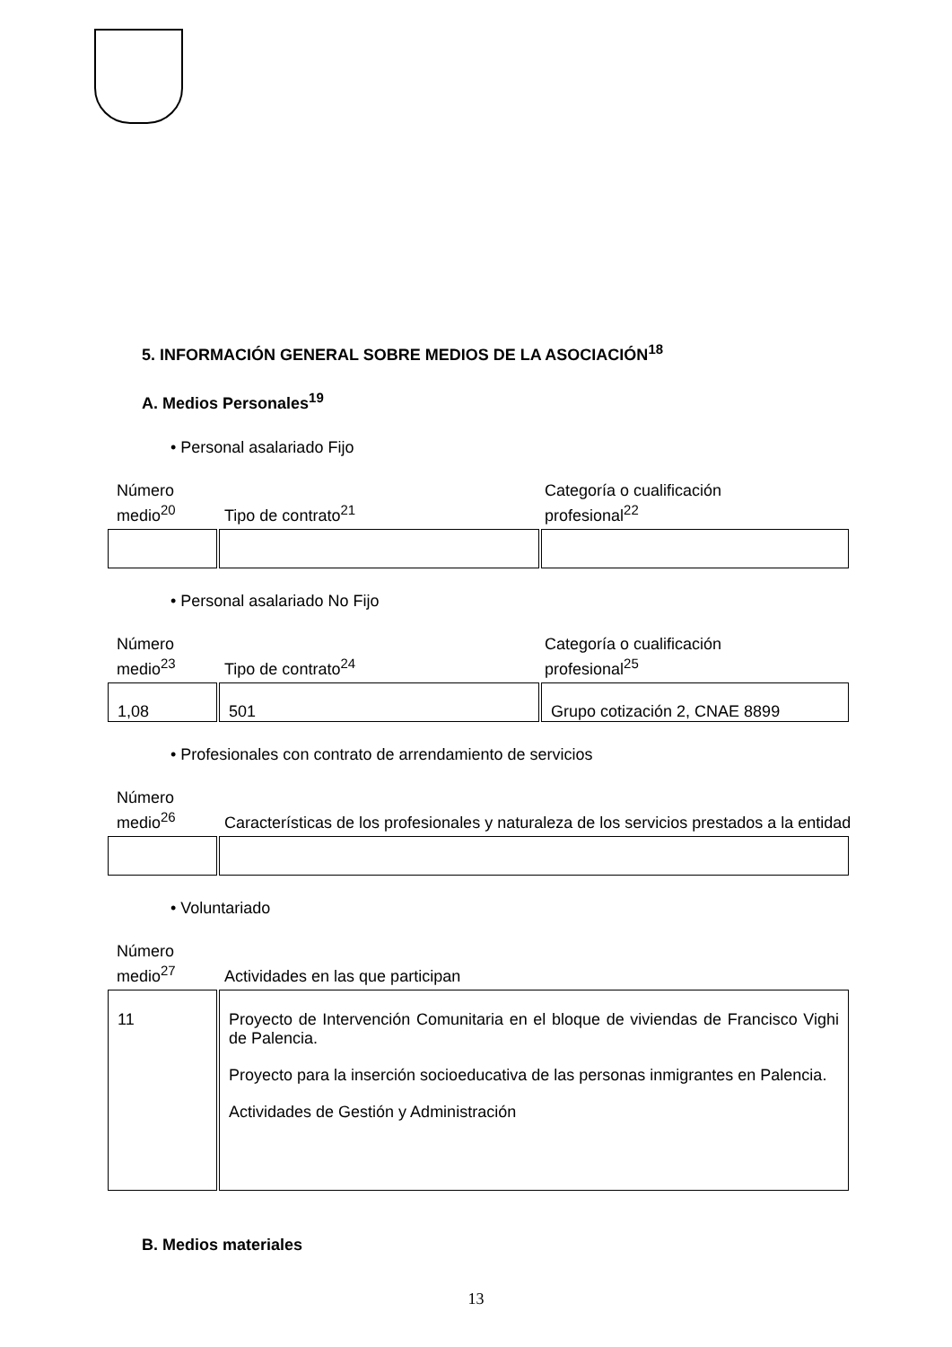5. INFORMACIÓN GENERAL SOBRE MEDIOS DE LA ASOCIACIÓN<sup>18</sup>
A. Medios Personales<sup>19</sup>
• Personal asalariado Fijo
Número
medio<sup>20</sup>
Tipo de contrato<sup>21</sup>
Categoría o cualificación
profesional<sup>22</sup>
• Personal asalariado No Fijo
Número
medio<sup>23</sup>
Tipo de contrato<sup>24</sup>
Categoría o cualificación
profesional<sup>25</sup>
| 1,08 | 501 | Grupo cotización 2, CNAE 8899 |
• Profesionales con contrato de arrendamiento de servicios
Número
medio<sup>26</sup>
Características de los profesionales y naturaleza de los servicios prestados a la entidad
• Voluntariado
Número
medio<sup>27</sup>
Actividades en las que participan
| 11 | Proyecto de Intervención Comunitaria en el bloque de viviendas de Francisco Vighi de Palencia. Proyecto para la inserción socioeducativa de las personas inmigrantes en Palencia. Actividades de Gestión y Administración |
B. Medios materiales
13